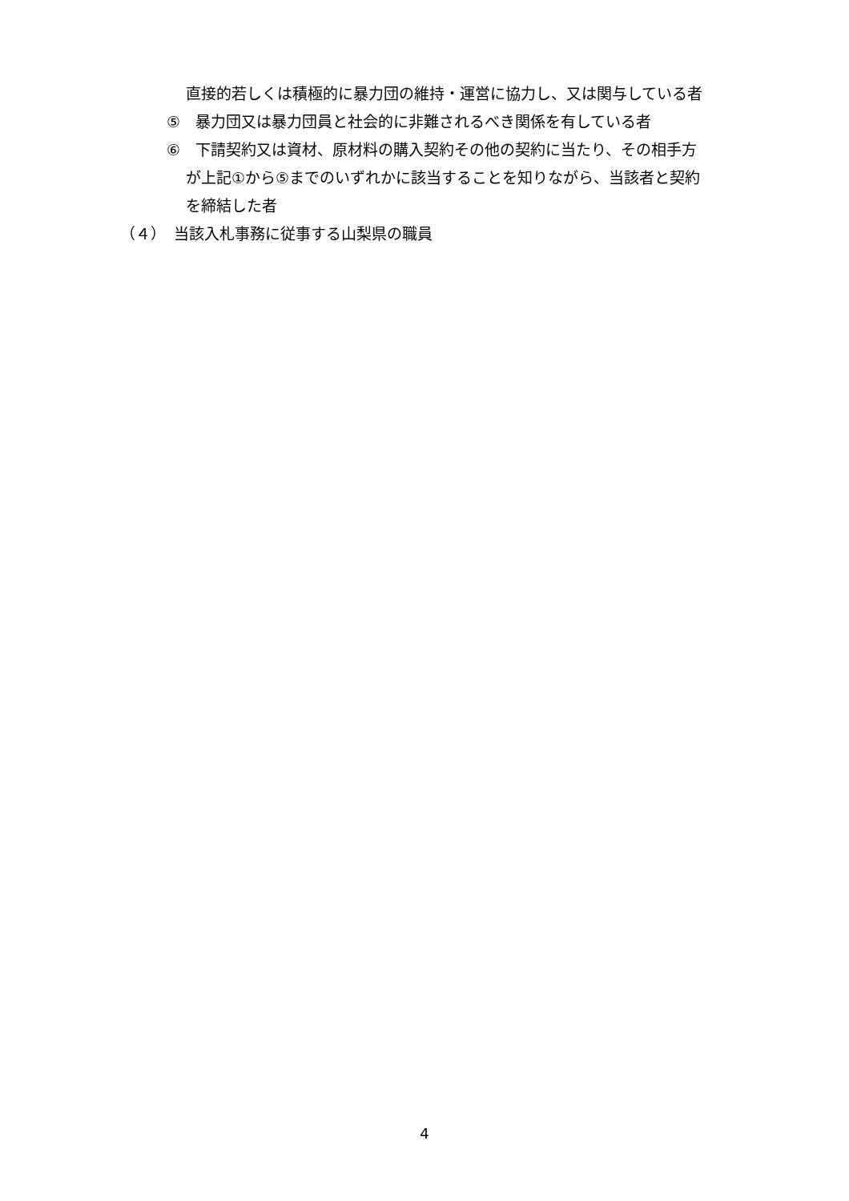直接的若しくは積極的に暴力団の維持・運営に協力し、又は関与している者
⑤　暴力団又は暴力団員と社会的に非難されるべき関係を有している者
⑥　下請契約又は資材、原材料の購入契約その他の契約に当たり、その相手方
が上記①から⑤までのいずれかに該当することを知りながら、当該者と契約
を締結した者
（４）　当該入札事務に従事する山梨県の職員
4